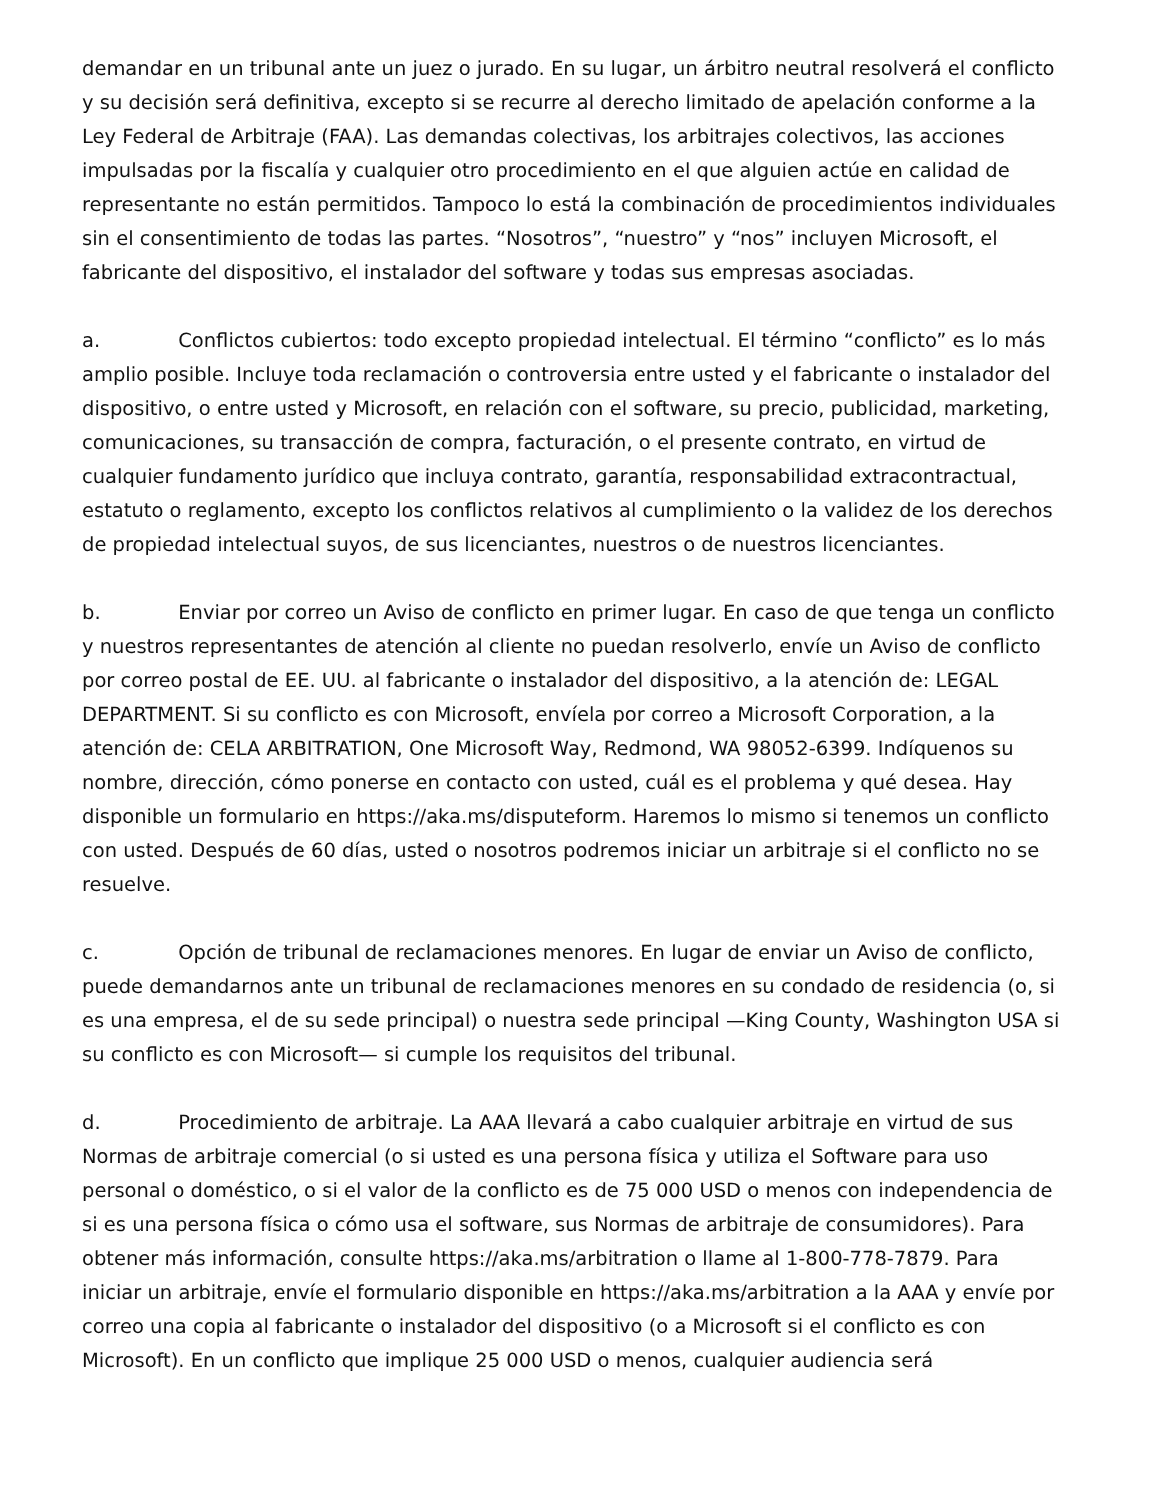demandar en un tribunal ante un juez o jurado. En su lugar, un árbitro neutral resolverá el conflicto y su decisión será definitiva, excepto si se recurre al derecho limitado de apelación conforme a la Ley Federal de Arbitraje (FAA). Las demandas colectivas, los arbitrajes colectivos, las acciones impulsadas por la fiscalía y cualquier otro procedimiento en el que alguien actúe en calidad de representante no están permitidos. Tampoco lo está la combinación de procedimientos individuales sin el consentimiento de todas las partes. “Nosotros”, “nuestro” y “nos” incluyen Microsoft, el fabricante del dispositivo, el instalador del software y todas sus empresas asociadas.
a. Conflictos cubiertos: todo excepto propiedad intelectual. El término “conflicto” es lo más amplio posible. Incluye toda reclamación o controversia entre usted y el fabricante o instalador del dispositivo, o entre usted y Microsoft, en relación con el software, su precio, publicidad, marketing, comunicaciones, su transacción de compra, facturación, o el presente contrato, en virtud de cualquier fundamento jurídico que incluya contrato, garantía, responsabilidad extracontractual, estatuto o reglamento, excepto los conflictos relativos al cumplimiento o la validez de los derechos de propiedad intelectual suyos, de sus licenciantes, nuestros o de nuestros licenciantes.
b. Enviar por correo un Aviso de conflicto en primer lugar. En caso de que tenga un conflicto y nuestros representantes de atención al cliente no puedan resolverlo, envíe un Aviso de conflicto por correo postal de EE. UU. al fabricante o instalador del dispositivo, a la atención de: LEGAL DEPARTMENT. Si su conflicto es con Microsoft, envíela por correo a Microsoft Corporation, a la atención de: CELA ARBITRATION, One Microsoft Way, Redmond, WA 98052-6399. Indíquenos su nombre, dirección, cómo ponerse en contacto con usted, cuál es el problema y qué desea. Hay disponible un formulario en https://aka.ms/disputeform. Haremos lo mismo si tenemos un conflicto con usted. Después de 60 días, usted o nosotros podremos iniciar un arbitraje si el conflicto no se resuelve.
c. Opción de tribunal de reclamaciones menores. En lugar de enviar un Aviso de conflicto, puede demandarnos ante un tribunal de reclamaciones menores en su condado de residencia (o, si es una empresa, el de su sede principal) o nuestra sede principal —King County, Washington USA si su conflicto es con Microsoft— si cumple los requisitos del tribunal.
d. Procedimiento de arbitraje. La AAA llevará a cabo cualquier arbitraje en virtud de sus Normas de arbitraje comercial (o si usted es una persona física y utiliza el Software para uso personal o doméstico, o si el valor de la conflicto es de 75 000 USD o menos con independencia de si es una persona física o cómo usa el software, sus Normas de arbitraje de consumidores). Para obtener más información, consulte https://aka.ms/arbitration o llame al 1-800-778-7879. Para iniciar un arbitraje, envíe el formulario disponible en https://aka.ms/arbitration a la AAA y envíe por correo una copia al fabricante o instalador del dispositivo (o a Microsoft si el conflicto es con Microsoft). En un conflicto que implique 25 000 USD o menos, cualquier audiencia será